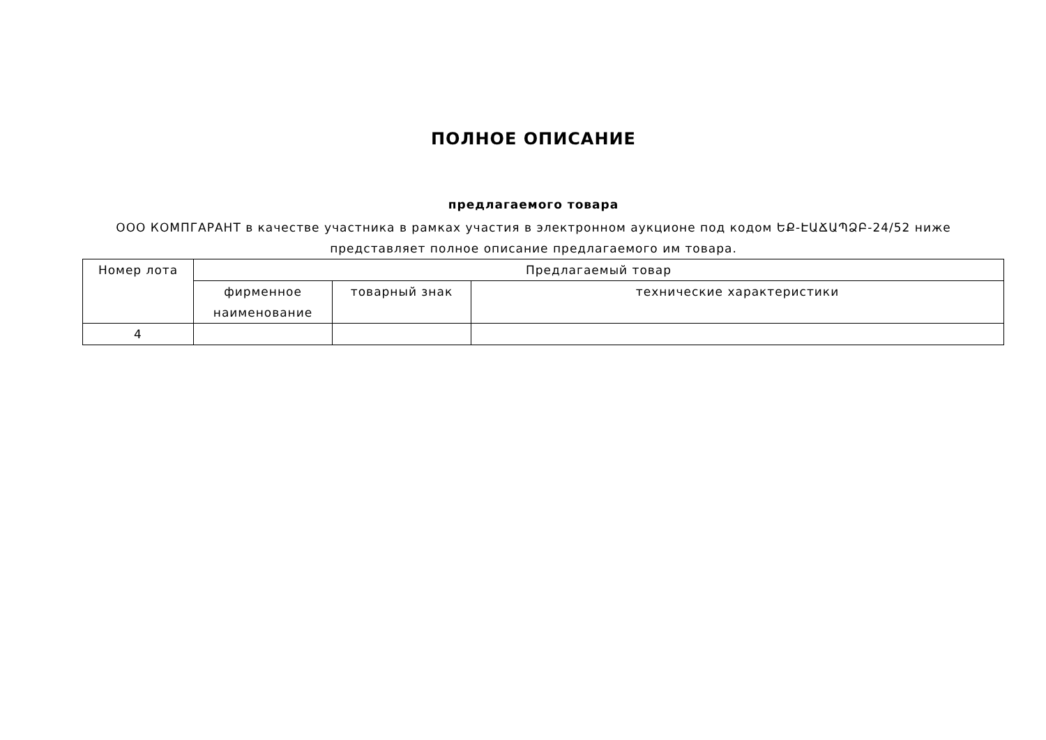ПОЛНОЕ ОПИСАНИЕ
предлагаемого товара
ООО КОМПГАРАНТ в качестве участника в рамках участия в электронном аукционе под кодом ԵՔ-ԷԱՃԱՊՁԲ-24/52 ниже
представляет полное описание предлагаемого им товара.
| Номер лота | Предлагаемый товар | | |
| --- | --- | --- | --- |
| | фирменное наименование | товарный знак | технические характеристики |
| 4 | | | |